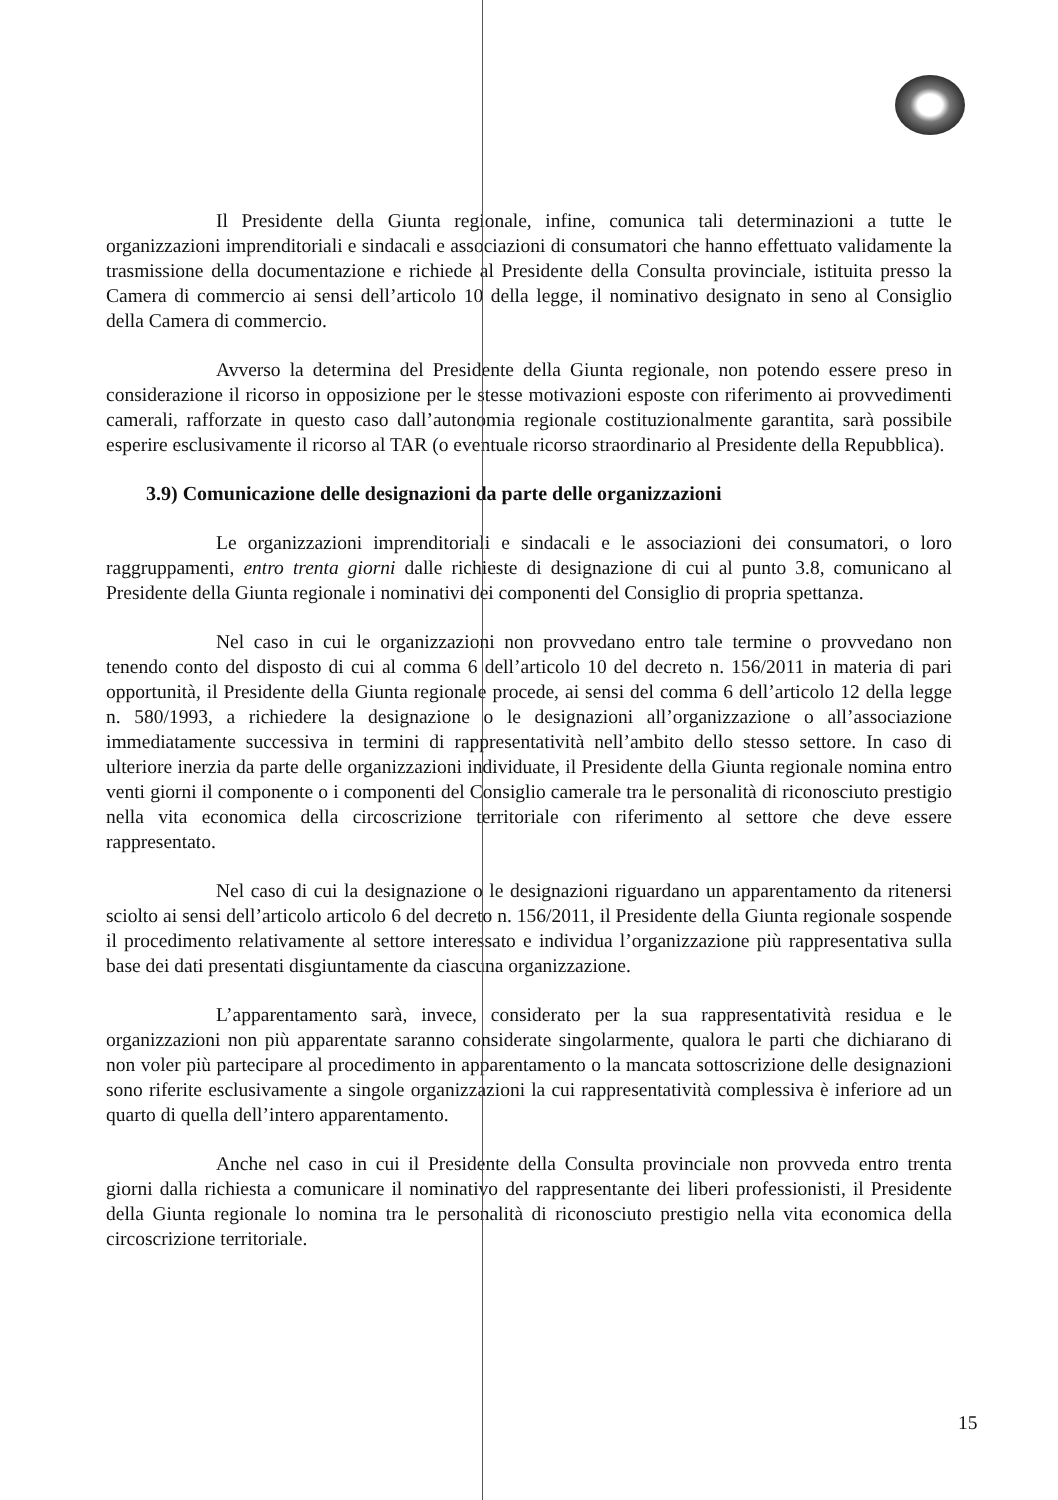Il Presidente della Giunta regionale, infine, comunica tali determinazioni a tutte le organizzazioni imprenditoriali e sindacali e associazioni di consumatori che hanno effettuato validamente la trasmissione della documentazione e richiede al Presidente della Consulta provinciale, istituita presso la Camera di commercio ai sensi dell’articolo 10 della legge, il nominativo designato in seno al Consiglio della Camera di commercio.
Avverso la determina del Presidente della Giunta regionale, non potendo essere preso in considerazione il ricorso in opposizione per le stesse motivazioni esposte con riferimento ai provvedimenti camerali, rafforzate in questo caso dall’autonomia regionale costituzionalmente garantita, sarà possibile esperire esclusivamente il ricorso al TAR (o eventuale ricorso straordinario al Presidente della Repubblica).
3.9) Comunicazione delle designazioni da parte delle organizzazioni
Le organizzazioni imprenditoriali e sindacali e le associazioni dei consumatori, o loro raggruppamenti, entro trenta giorni dalle richieste di designazione di cui al punto 3.8, comunicano al Presidente della Giunta regionale i nominativi dei componenti del Consiglio di propria spettanza.
Nel caso in cui le organizzazioni non provvedano entro tale termine o provvedano non tenendo conto del disposto di cui al comma 6 dell’articolo 10 del decreto n. 156/2011 in materia di pari opportunità, il Presidente della Giunta regionale procede, ai sensi del comma 6 dell’articolo 12 della legge n. 580/1993, a richiedere la designazione o le designazioni all’organizzazione o all’associazione immediatamente successiva in termini di rappresentatività nell’ambito dello stesso settore. In caso di ulteriore inerzia da parte delle organizzazioni individuate, il Presidente della Giunta regionale nomina entro venti giorni il componente o i componenti del Consiglio camerale tra le personalità di riconosciuto prestigio nella vita economica della circoscrizione territoriale con riferimento al settore che deve essere rappresentato.
Nel caso di cui la designazione o le designazioni riguardano un apparentamento da ritenersi sciolto ai sensi dell’articolo articolo 6 del decreto n. 156/2011, il Presidente della Giunta regionale sospende il procedimento relativamente al settore interessato e individua l’organizzazione più rappresentativa sulla base dei dati presentati disgiuntamente da ciascuna organizzazione.
L’apparentamento sarà, invece, considerato per la sua rappresentatività residua e le organizzazioni non più apparentate saranno considerate singolarmente, qualora le parti che dichiarano di non voler più partecipare al procedimento in apparentamento o la mancata sottoscrizione delle designazioni sono riferite esclusivamente a singole organizzazioni la cui rappresentatività complessiva è inferiore ad un quarto di quella dell’intero apparentamento.
Anche nel caso in cui il Presidente della Consulta provinciale non provveda entro trenta giorni dalla richiesta a comunicare il nominativo del rappresentante dei liberi professionisti, il Presidente della Giunta regionale lo nomina tra le personalità di riconosciuto prestigio nella vita economica della circoscrizione territoriale.
15